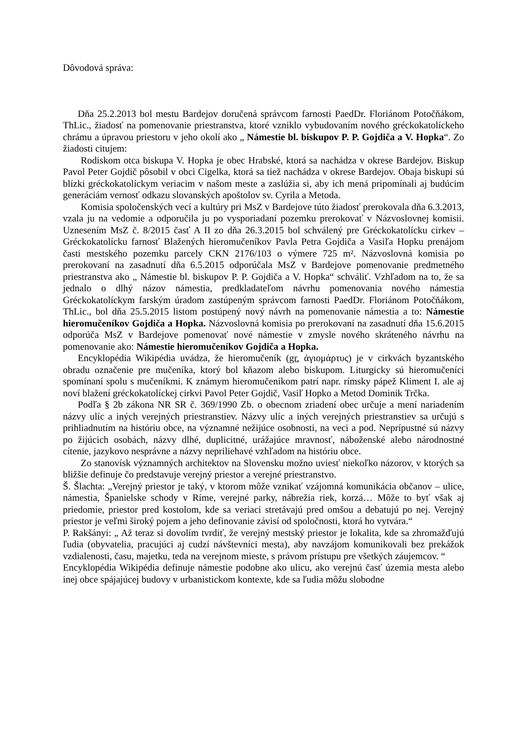Dôvodová správa:
Dňa 25.2.2013 bol mestu Bardejov doručená správcom farnosti PaedDr. Floriánom Potočňákom, ThLic., žiadosť na pomenovanie priestranstva, ktoré vzniklo vybudovaním nového gréckokatolíckeho chrámu a úpravou priestoru v jeho okolí ako „ Námestie bl. biskupov P. P. Gojdiča a V. Hopka“. Zo žiadosti citujem:
Rodiskom otca biskupa V. Hopka je obec Hrabské, ktorá sa nachádza v okrese Bardejov. Biskup Pavol Peter Gojdič pôsobil v obci Cigelka, ktorá sa tiež nachádza v okrese Bardejov. Obaja biskupi sú blízki gréckokatolíckym veriacim v našom meste a zaslúžia si, aby ich mená pripomínali aj budúcim generáciám vernosť odkazu slovanských apoštolov sv. Cyrila a Metoda.
Komisia spoločenských vecí a kultúry pri MsZ v Bardejove túto žiadosť prerokovala dňa 6.3.2013, vzala ju na vedomie a odporučila ju po vysporiadaní pozemku prerokovať v Názvoslovnej komisii. Uznesením MsZ č. 8/2015 časť A II zo dňa 26.3.2015 bol schválený pre Gréckokatolícku cirkev – Gréckokatolícku farnosť Blažených hieromučeníkov Pavla Petra Gojdiča a Vasiľa Hopku prenájom časti mestského pozemku parcely CKN 2176/103 o výmere 725 m². Názvoslovná komisia po prerokovaní na zasadnutí dňa 6.5.2015 odporúčala MsZ v Bardejove pomenovanie predmetného priestranstva ako „ Námestie bl. biskupov P. P. Gojdiča a V. Hopka“ schváliť. Vzhľadom na to, že sa jednalo o dlhý názov námestia, predkladateľom návrhu pomenovania nového námestia Gréckokatolíckym farským úradom zastúpeným správcom farnosti PaedDr. Floriánom Potočňákom, ThLic., bol dňa 25.5.2015 listom postúpený nový návrh na pomenovanie námestia a to: Námestie hieromučeníkov Gojdiča a Hopka. Názvoslovná komisia po prerokovaní na zasadnutí dňa 15.6.2015 odporúča MsZ v Bardejove pomenovať nové námestie v zmysle nového skráteného návrhu na pomenovanie ako: Námestie hieromučeníkov Gojdiča a Hopka.
Encyklopédia Wikipédia uvádza, že hieromučeník (gr. ἁγιομάρτυς) je v cirkvách byzantského obradu označenie pre mučeníka, ktorý bol kňazom alebo biskupom. Liturgicky sú hieromučeníci spomínaní spolu s mučeníkmi. K známym hieromučeníkom patrí napr. rímsky pápež Kliment I. ale aj noví blažení gréckokatolíckej cirkvi Pavol Peter Gojdič, Vasiľ Hopko a Metod Dominik Trčka.
Podľa § 2b zákona NR SR č. 369/1990 Zb. o obecnom zriadení obec určuje a mení nariadením názvy ulíc a iných verejných priestranstiev. Názvy ulíc a iných verejných priestranstiev sa určujú s prihliadnutím na históriu obce, na významné nežijúce osobnosti, na veci a pod. Neprípustné sú názvy po žijúcich osobách, názvy dlhé, duplicitné, urážajúce mravnosť, náboženské alebo národnostné cítenie, jazykovo nesprávne a názvy nepriliehavé vzhľadom na históriu obce.
Zo stanovísk významných architektov na Slovensku možno uviesť niekoľko názorov, v ktorých sa bližšie definuje čo predstavuje verejný priestor a verejné priestranstvo.
Š. Šlachta: „Verejný priestor je taký, v ktorom môže vznikať vzájomná komunikácia občanov – ulice, námestia, Španielske schody v Ríme, verejné parky, nábrežia riek, korzá… Môže to byť však aj priedomie, priestor pred kostolom, kde sa veriaci stretávajú pred omšou a debatujú po nej. Verejný priestor je veľmi široký pojem a jeho definovanie závisí od spoločnosti, ktorá ho vytvára.“
P. Rakšányi: „ Až teraz si dovolím tvrdiť, že verejný mestský priestor je lokalita, kde sa zhromažďujú ľudia (obyvatelia, pracujúci aj cudzí návštevníci mesta), aby navzájom komunikovali bez prekážok vzdialenosti, času, majetku, teda na verejnom mieste, s právom prístupu pre všetkých záujemcov. “
Encyklopédia Wikipédia definuje námestie podobne ako ulicu, ako verejnú časť územia mesta alebo inej obce spájajúcej budovy v urbanistickom kontexte, kde sa ľudia môžu slobodne